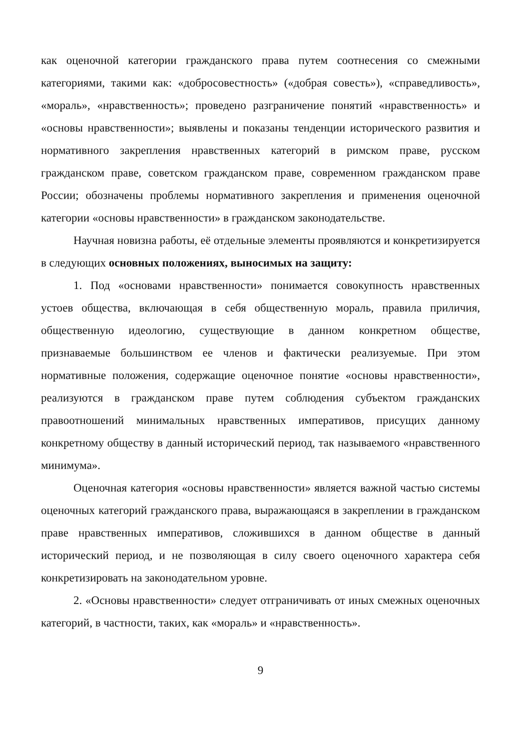как оценочной категории гражданского права путем соотнесения со смежными категориями, такими как: «добросовестность» («добрая совесть»), «справедливость», «мораль», «нравственность»; проведено разграничение понятий «нравственность» и «основы нравственности»; выявлены и показаны тенденции исторического развития и нормативного закрепления нравственных категорий в римском праве, русском гражданском праве, советском гражданском праве, современном гражданском праве России; обозначены проблемы нормативного закрепления и применения оценочной категории «основы нравственности» в гражданском законодательстве.
Научная новизна работы, её отдельные элементы проявляются и конкретизируется в следующих основных положениях, выносимых на защиту:
1. Под «основами нравственности» понимается совокупность нравственных устоев общества, включающая в себя общественную мораль, правила приличия, общественную идеологию, существующие в данном конкретном обществе, признаваемые большинством ее членов и фактически реализуемые. При этом нормативные положения, содержащие оценочное понятие «основы нравственности», реализуются в гражданском праве путем соблюдения субъектом гражданских правоотношений минимальных нравственных императивов, присущих данному конкретному обществу в данный исторический период, так называемого «нравственного минимума».
Оценочная категория «основы нравственности» является важной частью системы оценочных категорий гражданского права, выражающаяся в закреплении в гражданском праве нравственных императивов, сложившихся в данном обществе в данный исторический период, и не позволяющая в силу своего оценочного характера себя конкретизировать на законодательном уровне.
2. «Основы нравственности» следует отграничивать от иных смежных оценочных категорий, в частности, таких, как «мораль» и «нравственность».
9